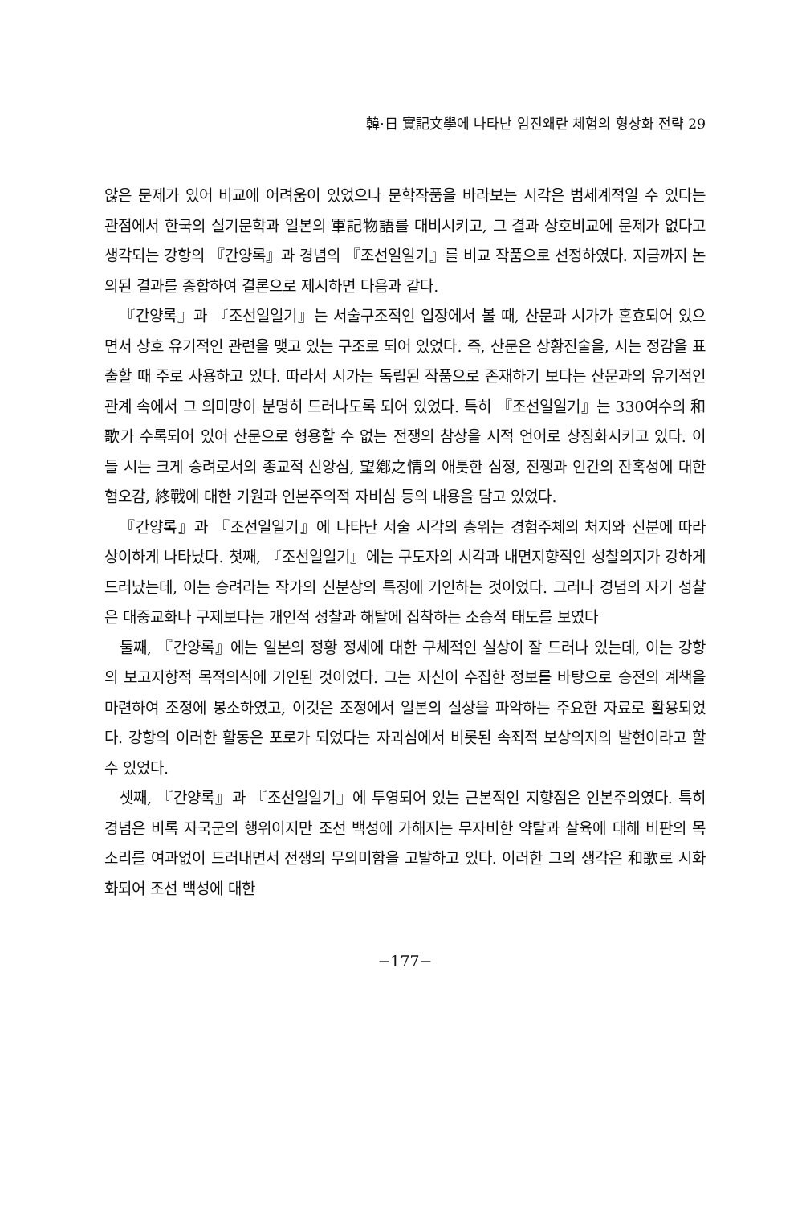韓·日 實記文學에 나타난 임진왜란 체험의 형상화 전략 29
않은 문제가 있어 비교에 어려움이 있었으나 문학작품을 바라보는 시각은 범세계적일 수 있다는 관점에서 한국의 실기문학과 일본의 軍記物語를 대비시키고, 그 결과 상호비교에 문제가 없다고 생각되는 강항의 『간양록』과 경념의 『조선일일기』를 비교 작품으로 선정하였다. 지금까지 논의된 결과를 종합하여 결론으로 제시하면 다음과 같다.
『간양록』과 『조선일일기』는 서술구조적인 입장에서 볼 때, 산문과 시가가 혼효되어 있으면서 상호 유기적인 관련을 맺고 있는 구조로 되어 있었다. 즉, 산문은 상황진술을, 시는 정감을 표출할 때 주로 사용하고 있다. 따라서 시가는 독립된 작품으로 존재하기 보다는 산문과의 유기적인 관계 속에서 그 의미망이 분명히 드러나도록 되어 있었다. 특히 『조선일일기』는 330여수의 和歌가 수록되어 있어 산문으로 형용할 수 없는 전쟁의 참상을 시적 언어로 상징화시키고 있다. 이들 시는 크게 승려로서의 종교적 신앙심, 望鄕之情의 애틋한 심정, 전쟁과 인간의 잔혹성에 대한 혐오감, 終戰에 대한 기원과 인본주의적 자비심 등의 내용을 담고 있었다.
『간양록』과 『조선일일기』에 나타난 서술 시각의 층위는 경험주체의 처지와 신분에 따라 상이하게 나타났다. 첫째, 『조선일일기』에는 구도자의 시각과 내면지향적인 성찰의지가 강하게 드러났는데, 이는 승려라는 작가의 신분상의 특징에 기인하는 것이었다. 그러나 경념의 자기 성찰은 대중교화나 구제보다는 개인적 성찰과 해탈에 집착하는 소승적 태도를 보였다
둘째, 『간양록』에는 일본의 정황 정세에 대한 구체적인 실상이 잘 드러나 있는데, 이는 강항의 보고지향적 목적의식에 기인된 것이었다. 그는 자신이 수집한 정보를 바탕으로 승전의 계책을 마련하여 조정에 봉소하였고, 이것은 조정에서 일본의 실상을 파악하는 주요한 자료로 활용되었다. 강항의 이러한 활동은 포로가 되었다는 자괴심에서 비롯된 속죄적 보상의지의 발현이라고 할 수 있었다.
셋째, 『간양록』과 『조선일일기』에 투영되어 있는 근본적인 지향점은 인본주의였다. 특히 경념은 비록 자국군의 행위이지만 조선 백성에 가해지는 무자비한 약탈과 살육에 대해 비판의 목소리를 여과없이 드러내면서 전쟁의 무의미함을 고발하고 있다. 이러한 그의 생각은 和歌로 시화화되어 조선 백성에 대한
−177−